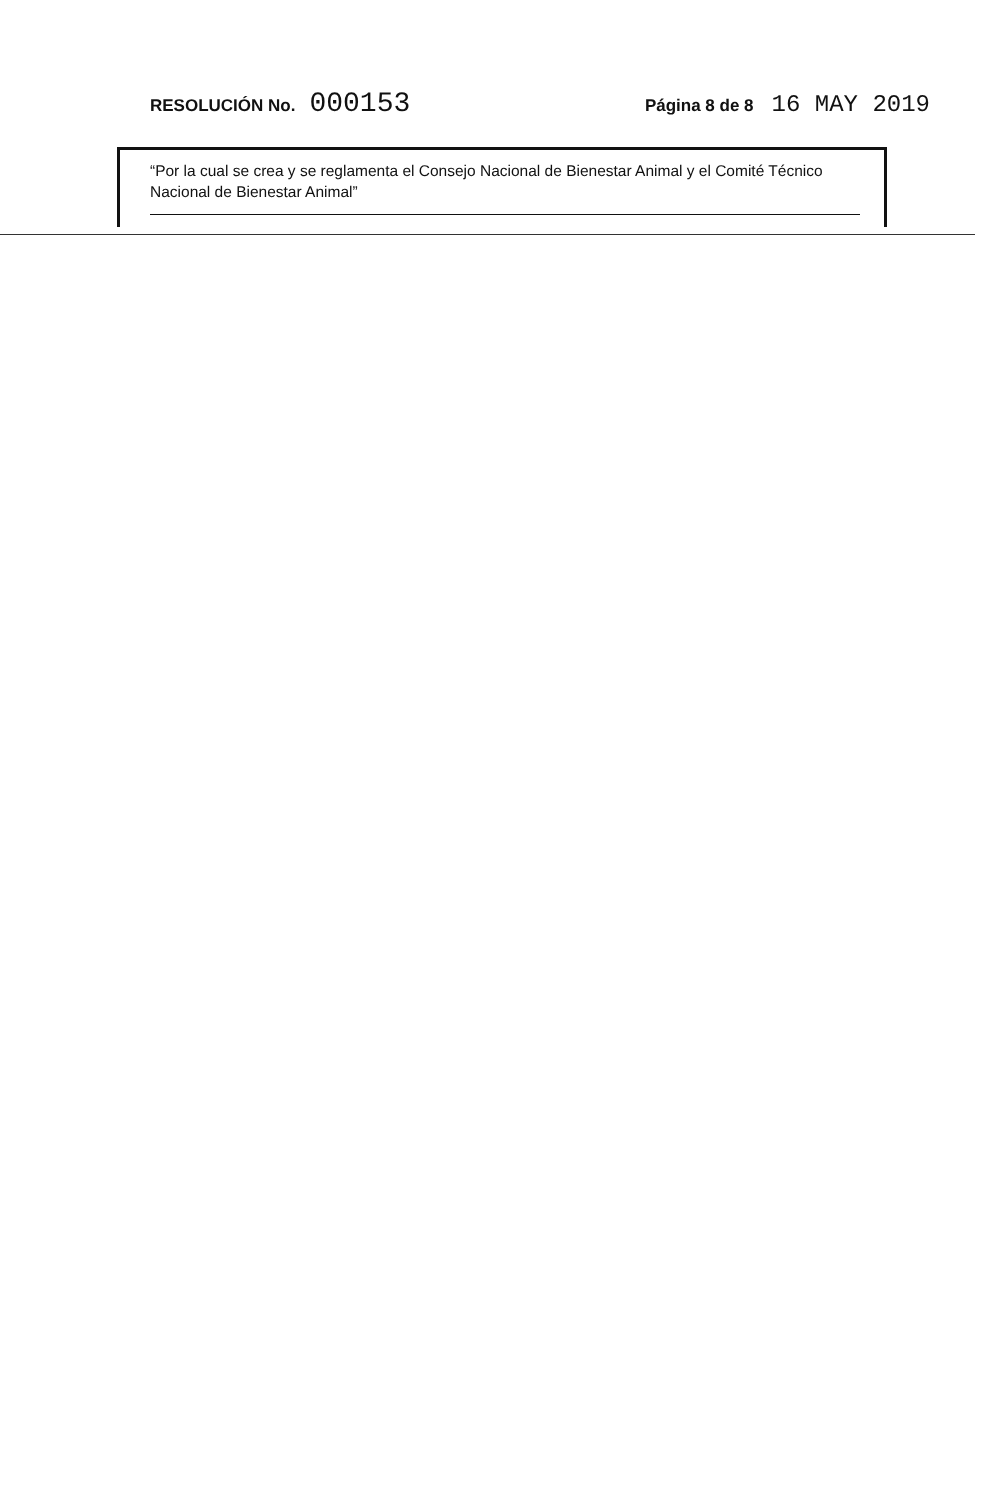RESOLUCIÓN No. 000153 Página 8 de 8 16 MAY 2019
“Por la cual se crea y se reglamenta el Consejo Nacional de Bienestar Animal y el Comité Técnico Nacional de Bienestar Animal”